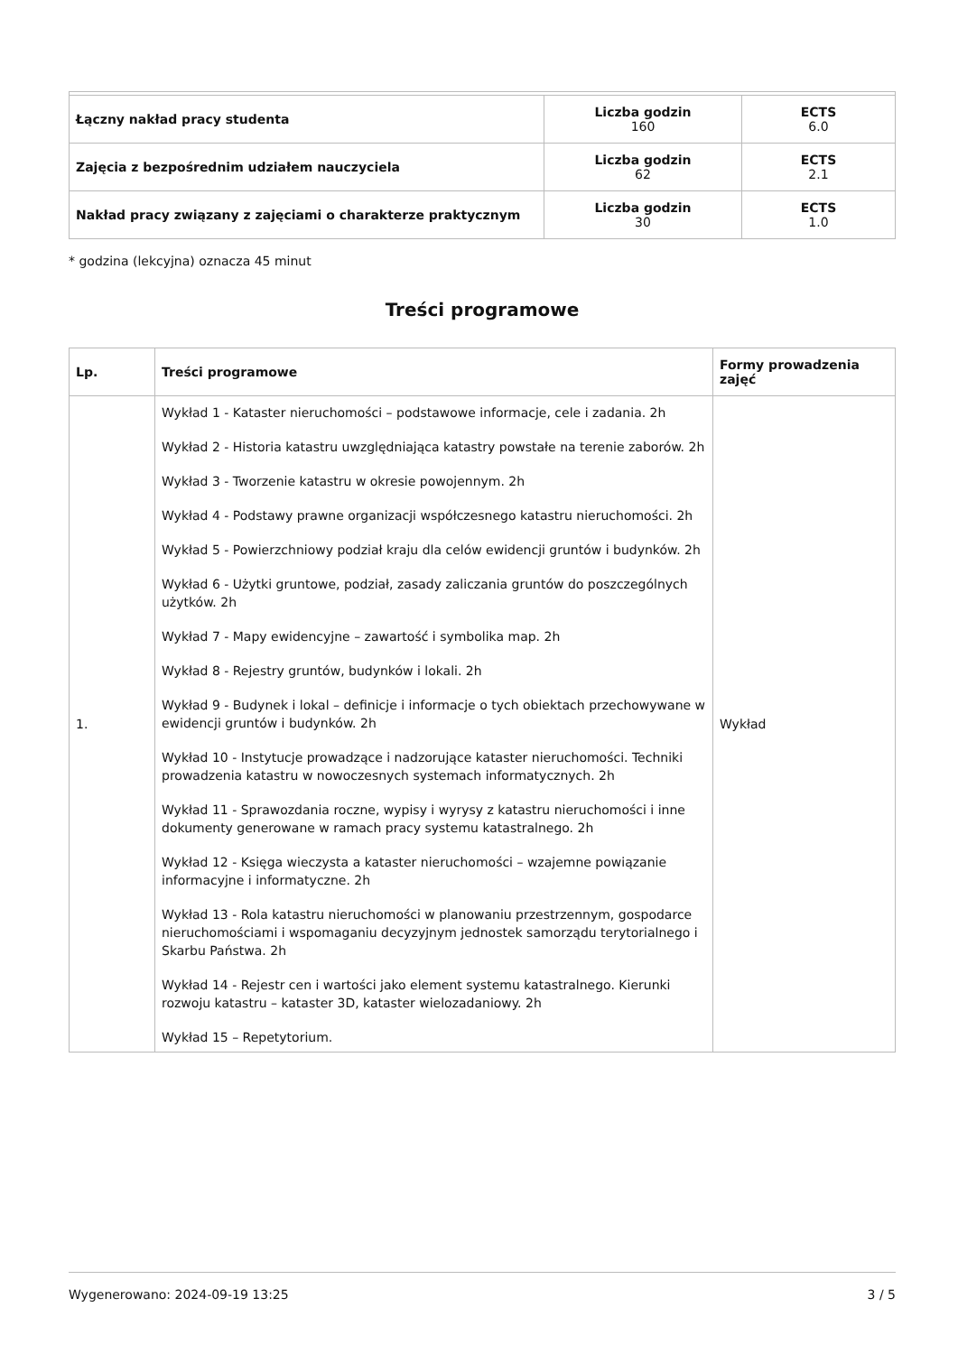| Łączny nakład pracy studenta | Liczba godzin 160 | ECTS 6.0 |
| Zajęcia z bezpośrednim udziałem nauczyciela | Liczba godzin 62 | ECTS 2.1 |
| Nakład pracy związany z zajęciami o charakterze praktycznym | Liczba godzin 30 | ECTS 1.0 |
* godzina (lekcyjna) oznacza 45 minut
Treści programowe
| Lp. | Treści programowe | Formy prowadzenia zajęć |
| --- | --- | --- |
| 1. | Wykład 1 - Kataster nieruchomości – podstawowe informacje, cele i zadania. 2h Wykład 2 - Historia katastru uwzględniająca katastry powstałe na terenie zaborów. 2h Wykład 3 - Tworzenie katastru w okresie powojennym. 2h Wykład 4 - Podstawy prawne organizacji współczesnego katastru nieruchomości. 2h Wykład 5 - Powierzchniowy podział kraju dla celów ewidencji gruntów i budynków. 2h Wykład 6 - Użytki gruntowe, podział, zasady zaliczania gruntów do poszczególnych użytków. 2h Wykład 7 - Mapy ewidencyjne – zawartość i symbolika map. 2h Wykład 8 - Rejestry gruntów, budynków i lokali. 2h Wykład 9 - Budynek i lokal – definicje i informacje o tych obiektach przechowywane w ewidencji gruntów i budynków. 2h Wykład 10 - Instytucje prowadzące i nadzorujące kataster nieruchomości. Techniki prowadzenia katastru w nowoczesnych systemach informatycznych. 2h Wykład 11 - Sprawozdania roczne, wypisy i wyrysy z katastru nieruchomości i inne dokumenty generowane w ramach pracy systemu katastralnego. 2h Wykład 12 - Księga wieczysta a kataster nieruchomości – wzajemne powiązanie informacyjne i informatyczne. 2h Wykład 13 - Rola katastru nieruchomości w planowaniu przestrzennym, gospodarce nieruchomościami i wspomaganiu decyzyjnym jednostek samorządu terytorialnego i Skarbu Państwa. 2h Wykład 14 - Rejestr cen i wartości jako element systemu katastralnego. Kierunki rozwoju katastru – kataster 3D, kataster wielozadaniowy. 2h Wykład 15 – Repetytorium. | Wykład |
Wygenerowano: 2024-09-19 13:25 3 / 5